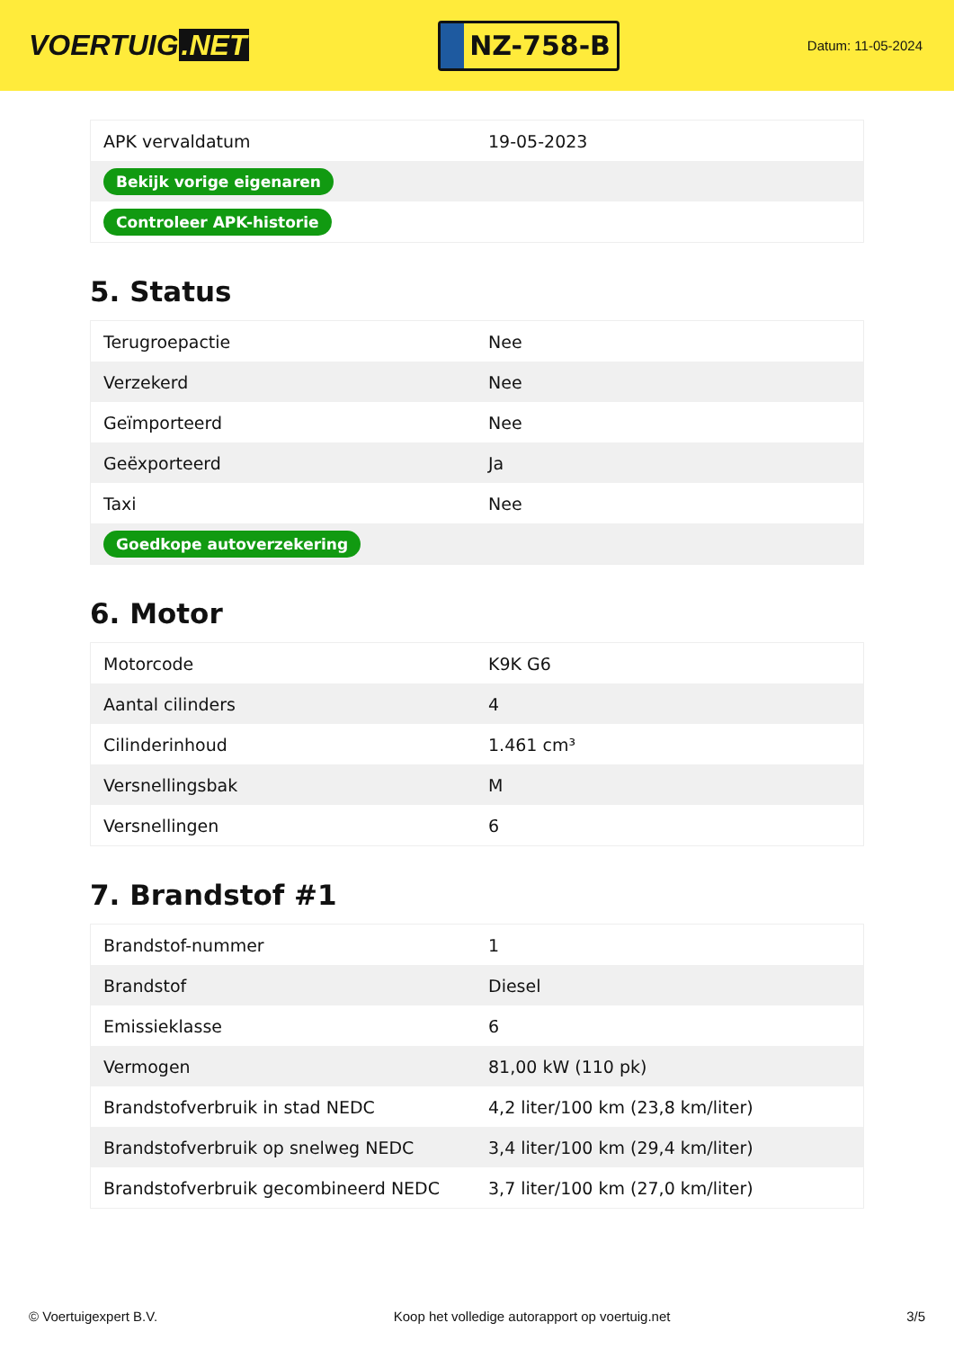VOERTUIG.NET
NZ-758-B
Datum: 11-05-2024
| APK vervaldatum | 19-05-2023 |
| Bekijk vorige eigenaren | |
| Controleer APK-historie | |
5. Status
| Terugroepactie | Nee |
| Verzekerd | Nee |
| Geïmporteerd | Nee |
| Geëxporteerd | Ja |
| Taxi | Nee |
| Goedkope autoverzekering | |
6. Motor
| Motorcode | K9K G6 |
| Aantal cilinders | 4 |
| Cilinderinhoud | 1.461 cm³ |
| Versnellingsbak | M |
| Versnellingen | 6 |
7. Brandstof #1
| Brandstof-nummer | 1 |
| Brandstof | Diesel |
| Emissieklasse | 6 |
| Vermogen | 81,00 kW (110 pk) |
| Brandstofverbruik in stad NEDC | 4,2 liter/100 km (23,8 km/liter) |
| Brandstofverbruik op snelweg NEDC | 3,4 liter/100 km (29,4 km/liter) |
| Brandstofverbruik gecombineerd NEDC | 3,7 liter/100 km (27,0 km/liter) |
© Voertuigexpert B.V. Koop het volledige autorapport op voertuig.net 3/5